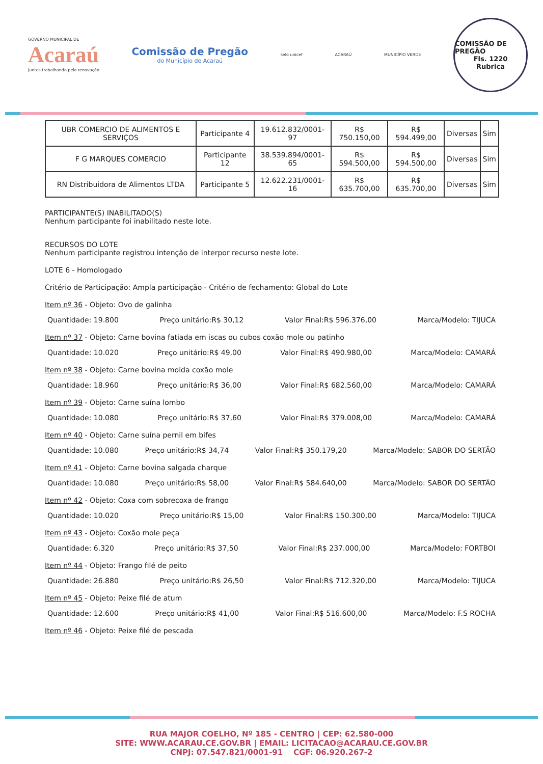GOVERNO MUNICIPAL DE
Acaraú
Juntos trabalhando pela renovação
Comissão de Pregão
do Município de Acaraú
selo unicef ACARAÚ MUNICÍPIO VERDE
COMISSÃO DE PREGÃO
Fls. 1220
Rubrica
| UBR COMERCIO DE ALIMENTOS E SERVIÇOS | Participante 4 | 19.612.832/0001-97 | R$ 750.150,00 | R$ 594.499,00 | Diversas | Sim |
| F G MARQUES COMERCIO | Participante 12 | 38.539.894/0001-65 | R$ 594.500,00 | R$ 594.500,00 | Diversas | Sim |
| RN Distribuidora de Alimentos LTDA | Participante 5 | 12.622.231/0001-16 | R$ 635.700,00 | R$ 635.700,00 | Diversas | Sim |
PARTICIPANTE(S) INABILITADO(S)
Nenhum participante foi inabilitado neste lote.
RECURSOS DO LOTE
Nenhum participante registrou intenção de interpor recurso neste lote.
LOTE 6 - Homologado
Critério de Participação: Ampla participação - Critério de fechamento: Global do Lote
Item nº 36 - Objeto: Ovo de galinha
Quantidade: 19.800 Preço unitário:R$ 30,12 Valor Final:R$ 596.376,00 Marca/Modelo: TIJUCA
Item nº 37 - Objeto: Carne bovina fatiada em iscas ou cubos coxão mole ou patinho
Quantidade: 10.020 Preço unitário:R$ 49,00 Valor Final:R$ 490.980,00 Marca/Modelo: CAMARÁ
Item nº 38 - Objeto: Carne bovina moida coxão mole
Quantidade: 18.960 Preço unitário:R$ 36,00 Valor Final:R$ 682.560,00 Marca/Modelo: CAMARÁ
Item nº 39 - Objeto: Carne suína lombo
Quantidade: 10.080 Preço unitário:R$ 37,60 Valor Final:R$ 379.008,00 Marca/Modelo: CAMARÁ
Item nº 40 - Objeto: Carne suína pernil em bifes
Quantidade: 10.080 Preço unitário:R$ 34,74 Valor Final:R$ 350.179,20 Marca/Modelo: SABOR DO SERTÃO
Item nº 41 - Objeto: Carne bovina salgada charque
Quantidade: 10.080 Preço unitário:R$ 58,00 Valor Final:R$ 584.640,00 Marca/Modelo: SABOR DO SERTÃO
Item nº 42 - Objeto: Coxa com sobrecoxa de frango
Quantidade: 10.020 Preço unitário:R$ 15,00 Valor Final:R$ 150.300,00 Marca/Modelo: TIJUCA
Item nº 43 - Objeto: Coxão mole peça
Quantidade: 6.320 Preço unitário:R$ 37,50 Valor Final:R$ 237.000,00 Marca/Modelo: FORTBOI
Item nº 44 - Objeto: Frango filé de peito
Quantidade: 26.880 Preço unitário:R$ 26,50 Valor Final:R$ 712.320,00 Marca/Modelo: TIJUCA
Item nº 45 - Objeto: Peixe filé de atum
Quantidade: 12.600 Preço unitário:R$ 41,00 Valor Final:R$ 516.600,00 Marca/Modelo: F.S ROCHA
Item nº 46 - Objeto: Peixe filé de pescada
RUA MAJOR COELHO, Nº 185 - CENTRO | CEP: 62.580-000
SITE: WWW.ACARAU.CE.GOV.BR | EMAIL: LICITACAO@ACARAU.CE.GOV.BR
CNPJ: 07.547.821/0001-91 CGF: 06.920.267-2